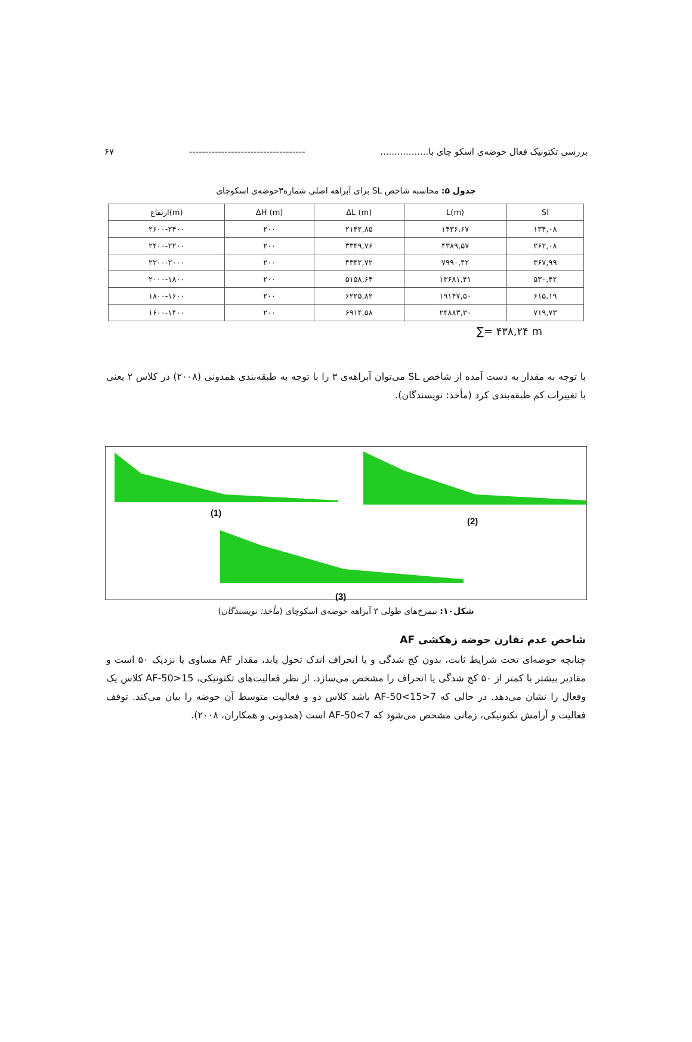بررسی تکتونیک فعال حوضه‌ی اسکو چای با................. ------------------------------------ ۶۷
جدول ۵: محاسبه شاخص SL برای آبراهه اصلی شماره۳حوضه‌ی اسکوچای
| ارتفاع(m) | ΔH (m) | ΔL (m) | L(m) | Sl |
| --- | --- | --- | --- | --- |
| ۲۶۰۰-۲۴۰۰ | ۲۰۰ | ۲۱۴۲,۸۵ | ۱۴۳۶,۶۷ | ۱۳۴,۰۸ |
| ۲۴۰۰-۲۲۰۰ | ۲۰۰ | ۳۳۴۹,۷۶ | ۴۳۸۹,۵۷ | ۲۶۲,۰۸ |
| ۲۲۰۰-۲۰۰۰ | ۲۰۰ | ۴۳۴۲,۷۲ | ۷۹۹۰,۴۲ | ۳۶۷,۹۹ |
| ۲۰۰۰-۱۸۰۰ | ۲۰۰ | ۵۱۵۸,۶۴ | ۱۳۶۸۱,۴۱ | ۵۳۰,۴۲ |
| ۱۸۰۰-۱۶۰۰ | ۲۰۰ | ۶۲۲۵,۸۲ | ۱۹۱۴۷,۵۰ | ۶۱۵,۱۹ |
| ۱۶۰۰-۱۴۰۰ | ۲۰۰ | ۶۹۱۴,۵۸ | ۲۴۸۸۳,۳۰ | ۷۱۹,۷۳ |
∑= ۴۳۸,۲۴ m
با توجه به مقدار به دست آمده از شاخص SL می‌توان آبراهه‌ی ۳ را با توجه به طبقه‌بندی همدونی (۲۰۰۸) در کلاس ۲ یعنی با تغییرات کم طبقه‌بندی کرد (مأخذ: نویسندگان).
(1)
(2)
(3)
شکل۱۰: نیمرخ‌های طولی ۳ آبراهه حوضه‌ی اسکوچای (مأخذ: نویسندگان)
شاخص عدم تقارن حوضه زهکشی AF
چنانچه حوضه‌ای تحت شرایط ثابت، بدون کج شدگی و یا انحراف اندک تحول یابد، مقدار AF مساوی یا نزدیک ۵۰ است و مقادیر بیشتر یا کمتر از ۵۰ کج شدگی یا انحراف را مشخص می‌سازد. از نظر فعالیت‌های تکتونیکی، AF-50>15 کلاس یک وفعال را نشان می‌دهد. در حالی که 7<AF-50<15 باشد کلاس دو و فعالیت متوسط آن حوضه را بیان می‌کند. توقف فعالیت و آرامش تکتونیکی، زمانی مشخص می‌شود که AF-50<7 است (همدونی و همکاران، ۲۰۰۸).